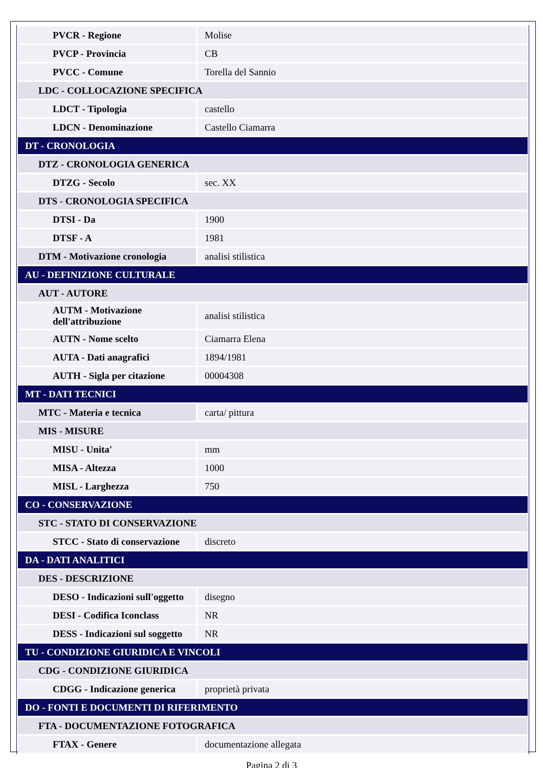| PVCR - Regione | Molise |
| PVCP - Provincia | CB |
| PVCC - Comune | Torella del Sannio |
| LDC - COLLOCAZIONE SPECIFICA | |
| LDCT - Tipologia | castello |
| LDCN - Denominazione | Castello Ciamarra |
| DT - CRONOLOGIA | |
| DTZ - CRONOLOGIA GENERICA | |
| DTZG - Secolo | sec. XX |
| DTS - CRONOLOGIA SPECIFICA | |
| DTSI - Da | 1900 |
| DTSF - A | 1981 |
| DTM - Motivazione cronologia | analisi stilistica |
| AU - DEFINIZIONE CULTURALE | |
| AUT - AUTORE | |
| AUTM - Motivazione dell'attribuzione | analisi stilistica |
| AUTN - Nome scelto | Ciamarra Elena |
| AUTA - Dati anagrafici | 1894/1981 |
| AUTH - Sigla per citazione | 00004308 |
| MT - DATI TECNICI | |
| MTC - Materia e tecnica | carta/ pittura |
| MIS - MISURE | |
| MISU - Unita' | mm |
| MISA - Altezza | 1000 |
| MISL - Larghezza | 750 |
| CO - CONSERVAZIONE | |
| STC - STATO DI CONSERVAZIONE | |
| STCC - Stato di conservazione | discreto |
| DA - DATI ANALITICI | |
| DES - DESCRIZIONE | |
| DESO - Indicazioni sull'oggetto | disegno |
| DESI - Codifica Iconclass | NR |
| DESS - Indicazioni sul soggetto | NR |
| TU - CONDIZIONE GIURIDICA E VINCOLI | |
| CDG - CONDIZIONE GIURIDICA | |
| CDGG - Indicazione generica | proprietà privata |
| DO - FONTI E DOCUMENTI DI RIFERIMENTO | |
| FTA - DOCUMENTAZIONE FOTOGRAFICA | |
| FTAX - Genere | documentazione allegata |
Pagina 2 di 3